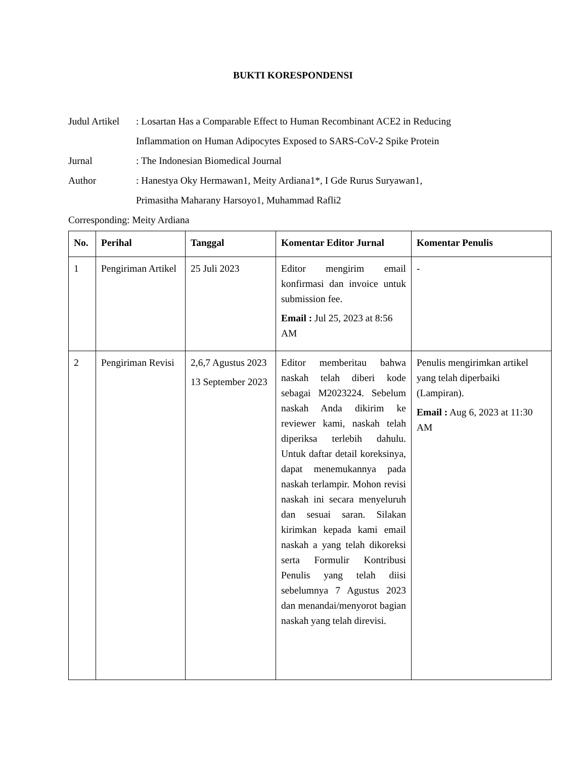BUKTI KORESPONDENSI
Judul Artikel
: Losartan Has a Comparable Effect to Human Recombinant ACE2 in Reducing
Inflammation on Human Adipocytes Exposed to SARS-CoV-2 Spike Protein
Jurnal : The Indonesian Biomedical Journal
Author : Hanestya Oky Hermawan1, Meity Ardiana1*, I Gde Rurus Suryawan1,
Primasitha Maharany Harsoyo1, Muhammad Rafli2
Corresponding: Meity Ardiana
| No. | Perihal | Tanggal | Komentar Editor Jurnal | Komentar Penulis |
| --- | --- | --- | --- | --- |
| 1 | Pengiriman Artikel | 25 Juli 2023 | Editor mengirim email konfirmasi dan invoice untuk submission fee. Email : Jul 25, 2023 at 8:56 AM | - |
| 2 | Pengiriman Revisi | 2,6,7 Agustus 2023 13 September 2023 | Editor memberitau bahwa naskah telah diberi kode sebagai M2023224. Sebelum naskah Anda dikirim ke reviewer kami, naskah telah diperiksa terlebih dahulu. Untuk daftar detail koreksinya, dapat menemukannya pada naskah terlampir. Mohon revisi naskah ini secara menyeluruh dan sesuai saran. Silakan kirimkan kepada kami email naskah a yang telah dikoreksi serta Formulir Kontribusi Penulis yang telah diisi sebelumnya 7 Agustus 2023 dan menandai/menyorot bagian naskah yang telah direvisi. | Penulis mengirimkan artikel yang telah diperbaiki (Lampiran). Email : Aug 6, 2023 at 11:30 AM |